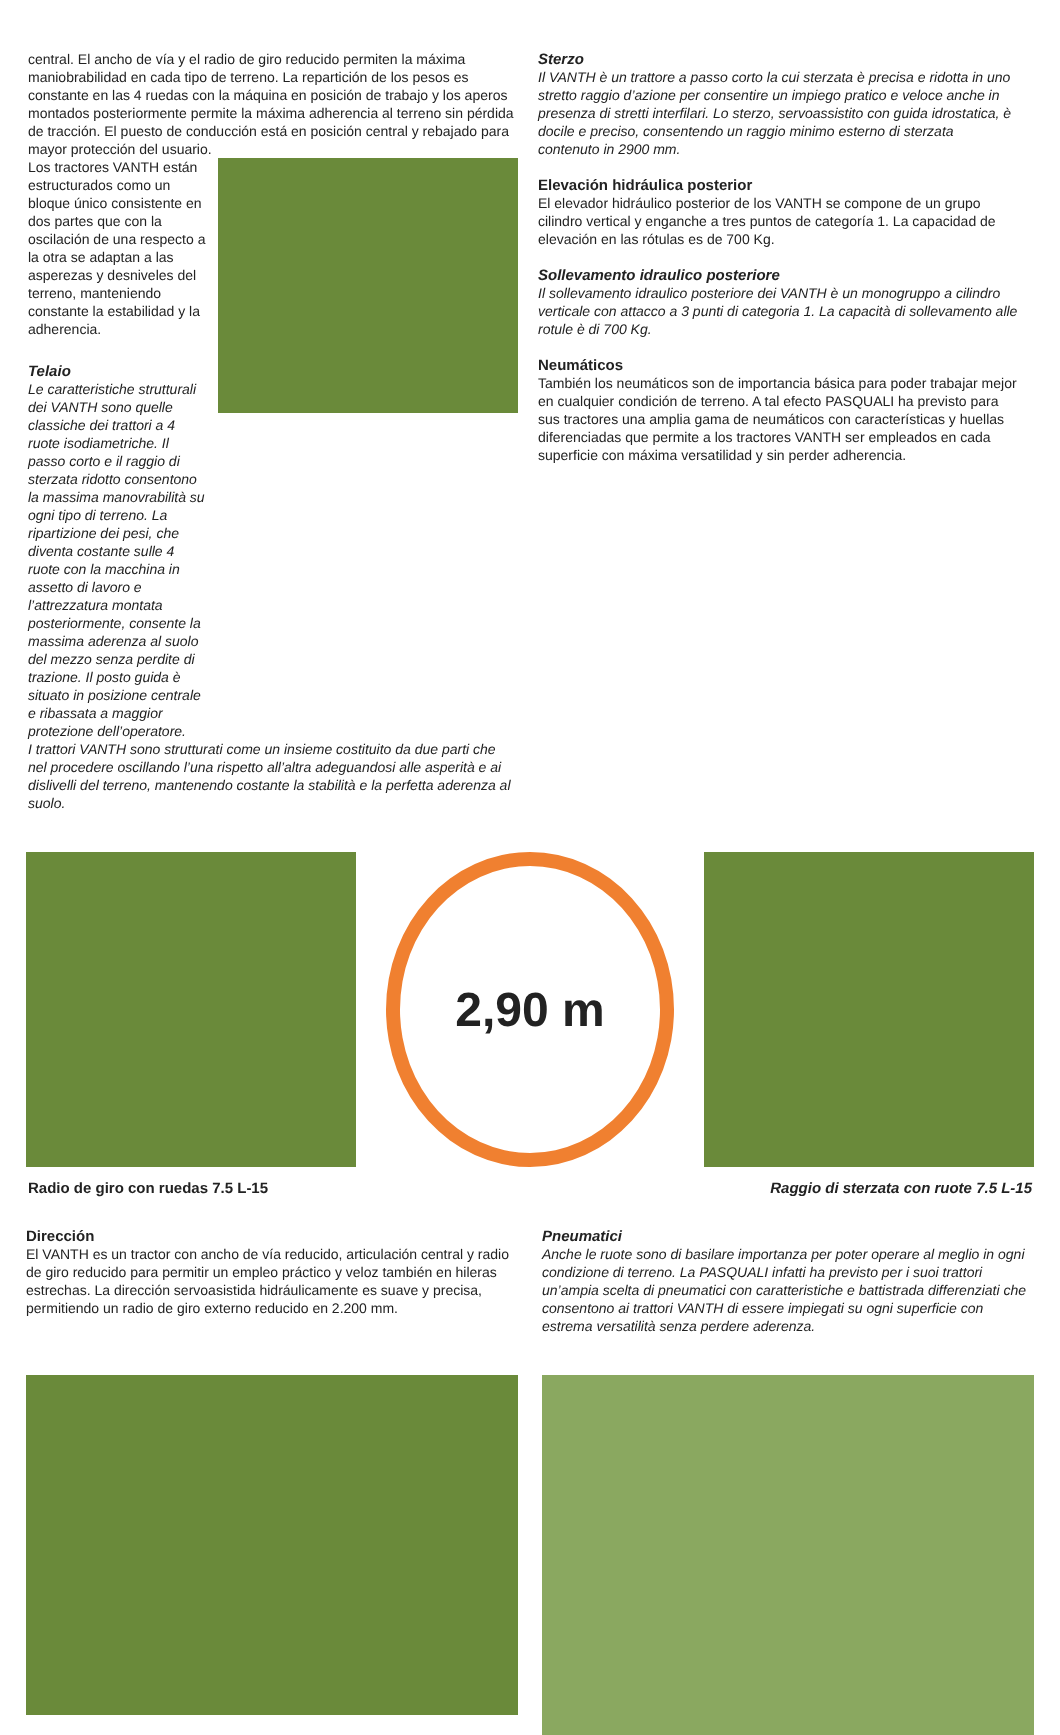central. El ancho de vía y el radio de giro reducido permiten la máxima maniobrabilidad en cada tipo de terreno. La repartición de los pesos es constante en las 4 ruedas con la máquina en posición de trabajo y los aperos montados posteriormente permite la máxima adherencia al terreno sin pérdida de tracción. El puesto de conducción está en posición central y rebajado para mayor protección del usuario.
Los tractores VANTH están estructurados como un bloque único consistente en dos partes que con la oscilación de una respecto a la otra se adaptan a las asperezas y desniveles del terreno, manteniendo constante la estabilidad y la adherencia.
Telaio
Le caratteristiche strutturali dei VANTH sono quelle classiche dei trattori a 4 ruote isodiametriche. Il passo corto e il raggio di sterzata ridotto consentono la massima manovrabilità su ogni tipo di terreno. La ripartizione dei pesi, che diventa costante sulle 4 ruote con la macchina in assetto di lavoro e l’attrezzatura montata posteriormente, consente la massima aderenza al suolo del mezzo senza perdite di trazione. Il posto guida è situato in posizione centrale e ribassata a maggior protezione dell’operatore.
I trattori VANTH sono strutturati come un insieme costituito da due parti che nel procedere oscillando l’una rispetto all’altra adeguandosi alle asperità e ai dislivelli del terreno, mantenendo costante la stabilità e la perfetta aderenza al suolo.
Sterzo
Il VANTH è un trattore a passo corto la cui sterzata è precisa e ridotta in uno stretto raggio d’azione per consentire un impiego pratico e veloce anche in presenza di stretti interfilari. Lo sterzo, servoassistito con guida idrostatica, è docile e preciso, consentendo un raggio minimo esterno di sterzata contenuto in 2900 mm.
Elevación hidráulica posterior
El elevador hidráulico posterior de los VANTH se compone de un grupo cilindro vertical y enganche a tres puntos de categoría 1. La capacidad de elevación en las rótulas es de 700 Kg.
Sollevamento idraulico posteriore
Il sollevamento idraulico posteriore dei VANTH è un monogruppo a cilindro verticale con attacco a 3 punti di categoria 1. La capacità di sollevamento alle rotule è di 700 Kg.
Neumáticos
También los neumáticos son de importancia básica para poder trabajar mejor en cualquier condición de terreno. A tal efecto PASQUALI ha previsto para sus tractores una amplia gama de neumáticos con características y huellas diferenciadas que permite a los tractores VANTH ser empleados en cada superficie con máxima versatilidad y sin perder adherencia.
2,90 m
Radio de giro con ruedas 7.5 L-15 Raggio di sterzata con ruote 7.5 L-15
Dirección
El VANTH es un tractor con ancho de vía reducido, articulación central y radio de giro reducido para permitir un empleo práctico y veloz también en hileras estrechas. La dirección servoasistida hidráulicamente es suave y precisa, permitiendo un radio de giro externo reducido en 2.200 mm.
Pneumatici
Anche le ruote sono di basilare importanza per poter operare al meglio in ogni condizione di terreno. La PASQUALI infatti ha previsto per i suoi trattori un’ampia scelta di pneumatici con caratteristiche e battistrada differenziati che consentono ai trattori VANTH di essere impiegati su ogni superficie con estrema versatilità senza perdere aderenza.